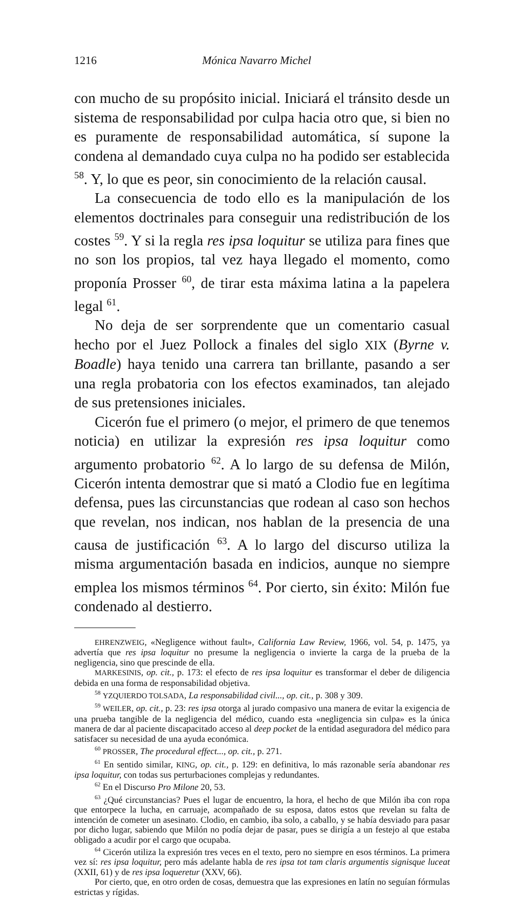1216 Mónica Navarro Michel
con mucho de su propósito inicial. Iniciará el tránsito desde un sistema de responsabilidad por culpa hacia otro que, si bien no es puramente de responsabilidad automática, sí supone la condena al demandado cuya culpa no ha podido ser establecida <sup>58</sup>. Y, lo que es peor, sin conocimiento de la relación causal.
La consecuencia de todo ello es la manipulación de los elementos doctrinales para conseguir una redistribución de los costes <sup>59</sup>. Y si la regla res ipsa loquitur se utiliza para fines que no son los propios, tal vez haya llegado el momento, como proponía Prosser <sup>60</sup>, de tirar esta máxima latina a la papelera legal <sup>61</sup>.
No deja de ser sorprendente que un comentario casual hecho por el Juez Pollock a finales del siglo XIX (Byrne v. Boadle) haya tenido una carrera tan brillante, pasando a ser una regla probatoria con los efectos examinados, tan alejado de sus pretensiones iniciales.
Cicerón fue el primero (o mejor, el primero de que tenemos noticia) en utilizar la expresión res ipsa loquitur como argumento probatorio <sup>62</sup>. A lo largo de su defensa de Milón, Cicerón intenta demostrar que si mató a Clodio fue en legítima defensa, pues las circunstancias que rodean al caso son hechos que revelan, nos indican, nos hablan de la presencia de una causa de justificación <sup>63</sup>. A lo largo del discurso utiliza la misma argumentación basada en indicios, aunque no siempre emplea los mismos términos <sup>64</sup>. Por cierto, sin éxito: Milón fue condenado al destierro.
EHRENZWEIG, «Negligence without fault», California Law Review, 1966, vol. 54, p. 1475, ya advertía que res ipsa loquitur no presume la negligencia o invierte la carga de la prueba de la negligencia, sino que prescinde de ella.
MARKESINIS, op. cit., p. 173: el efecto de res ipsa loquitur es transformar el deber de diligencia debida en una forma de responsabilidad objetiva.
<sup>58</sup> YZQUIERDO TOLSADA, La responsabilidad civil..., op. cit., p. 308 y 309.
<sup>59</sup> WEILER, op. cit., p. 23: res ipsa otorga al jurado compasivo una manera de evitar la exigencia de una prueba tangible de la negligencia del médico, cuando esta «negligencia sin culpa» es la única manera de dar al paciente discapacitado acceso al deep pocket de la entidad aseguradora del médico para satisfacer su necesidad de una ayuda económica.
<sup>60</sup> PROSSER, The procedural effect..., op. cit., p. 271.
<sup>61</sup> En sentido similar, KING, op. cit., p. 129: en definitiva, lo más razonable sería abandonar res ipsa loquitur, con todas sus perturbaciones complejas y redundantes.
<sup>62</sup> En el Discurso Pro Milone 20, 53.
<sup>63</sup> ¿Qué circunstancias? Pues el lugar de encuentro, la hora, el hecho de que Milón iba con ropa que entorpece la lucha, en carruaje, acompañado de su esposa, datos estos que revelan su falta de intención de cometer un asesinato. Clodio, en cambio, iba solo, a caballo, y se había desviado para pasar por dicho lugar, sabiendo que Milón no podía dejar de pasar, pues se dirigía a un festejo al que estaba obligado a acudir por el cargo que ocupaba.
<sup>64</sup> Cicerón utiliza la expresión tres veces en el texto, pero no siempre en esos términos. La primera vez sí: res ipsa loquitur, pero más adelante habla de res ipsa tot tam claris argumentis signisque luceat (XXII, 61) y de res ipsa loqueretur (XXV, 66).
Por cierto, que, en otro orden de cosas, demuestra que las expresiones en latín no seguían fórmulas estrictas y rígidas.